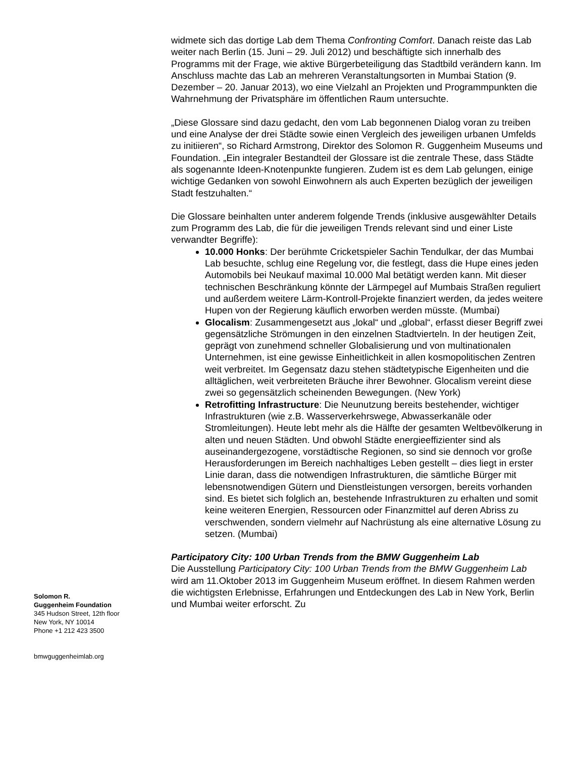widmete sich das dortige Lab dem Thema Confronting Comfort. Danach reiste das Lab weiter nach Berlin (15. Juni – 29. Juli 2012) und beschäftigte sich innerhalb des Programms mit der Frage, wie aktive Bürgerbeteiligung das Stadtbild verändern kann. Im Anschluss machte das Lab an mehreren Veranstaltungsorten in Mumbai Station (9. Dezember – 20. Januar 2013), wo eine Vielzahl an Projekten und Programmpunkten die Wahrnehmung der Privatsphäre im öffentlichen Raum untersuchte.
„Diese Glossare sind dazu gedacht, den vom Lab begonnenen Dialog voran zu treiben und eine Analyse der drei Städte sowie einen Vergleich des jeweiligen urbanen Umfelds zu initiieren“, so Richard Armstrong, Direktor des Solomon R. Guggenheim Museums und Foundation. „Ein integraler Bestandteil der Glossare ist die zentrale These, dass Städte als sogenannte Ideen-Knotenpunkte fungieren. Zudem ist es dem Lab gelungen, einige wichtige Gedanken von sowohl Einwohnern als auch Experten bezüglich der jeweiligen Stadt festzuhalten.“
Die Glossare beinhalten unter anderem folgende Trends (inklusive ausgewählter Details zum Programm des Lab, die für die jeweiligen Trends relevant sind und einer Liste verwandter Begriffe):
10.000 Honks: Der berühmte Cricketspieler Sachin Tendulkar, der das Mumbai Lab besuchte, schlug eine Regelung vor, die festlegt, dass die Hupe eines jeden Automobils bei Neukauf maximal 10.000 Mal betätigt werden kann. Mit dieser technischen Beschränkung könnte der Lärmpegel auf Mumbais Straßen reguliert und außerdem weitere Lärm-Kontroll-Projekte finanziert werden, da jedes weitere Hupen von der Regierung käuflich erworben werden müsste. (Mumbai)
Glocalism: Zusammengesetzt aus „lokal“ und „global“, erfasst dieser Begriff zwei gegensätzliche Strömungen in den einzelnen Stadtvierteln. In der heutigen Zeit, geprägt von zunehmend schneller Globalisierung und von multinationalen Unternehmen, ist eine gewisse Einheitlichkeit in allen kosmopolitischen Zentren weit verbreitet. Im Gegensatz dazu stehen städtetypische Eigenheiten und die alltäglichen, weit verbreiteten Bräuche ihrer Bewohner. Glocalism vereint diese zwei so gegensätzlich scheinenden Bewegungen. (New York)
Retrofitting Infrastructure: Die Neunutzung bereits bestehender, wichtiger Infrastrukturen (wie z.B. Wasserverkehrswege, Abwasserkanäle oder Stromleitungen). Heute lebt mehr als die Hälfte der gesamten Weltbevölkerung in alten und neuen Städten. Und obwohl Städte energieeffizienter sind als auseinandergezogene, vorstädtische Regionen, so sind sie dennoch vor große Herausforderungen im Bereich nachhaltiges Leben gestellt – dies liegt in erster Linie daran, dass die notwendigen Infrastrukturen, die sämtliche Bürger mit lebensnotwendigen Gütern und Dienstleistungen versorgen, bereits vorhanden sind. Es bietet sich folglich an, bestehende Infrastrukturen zu erhalten und somit keine weiteren Energien, Ressourcen oder Finanzmittel auf deren Abriss zu verschwenden, sondern vielmehr auf Nachrüstung als eine alternative Lösung zu setzen. (Mumbai)
Participatory City: 100 Urban Trends from the BMW Guggenheim Lab
Die Ausstellung Participatory City: 100 Urban Trends from the BMW Guggenheim Lab wird am 11.Oktober 2013 im Guggenheim Museum eröffnet. In diesem Rahmen werden die wichtigsten Erlebnisse, Erfahrungen und Entdeckungen des Lab in New York, Berlin und Mumbai weiter erforscht. Zu
Solomon R.
Guggenheim Foundation
345 Hudson Street, 12th floor
New York, NY 10014
Phone +1 212 423 3500
bmwguggenheimlab.org